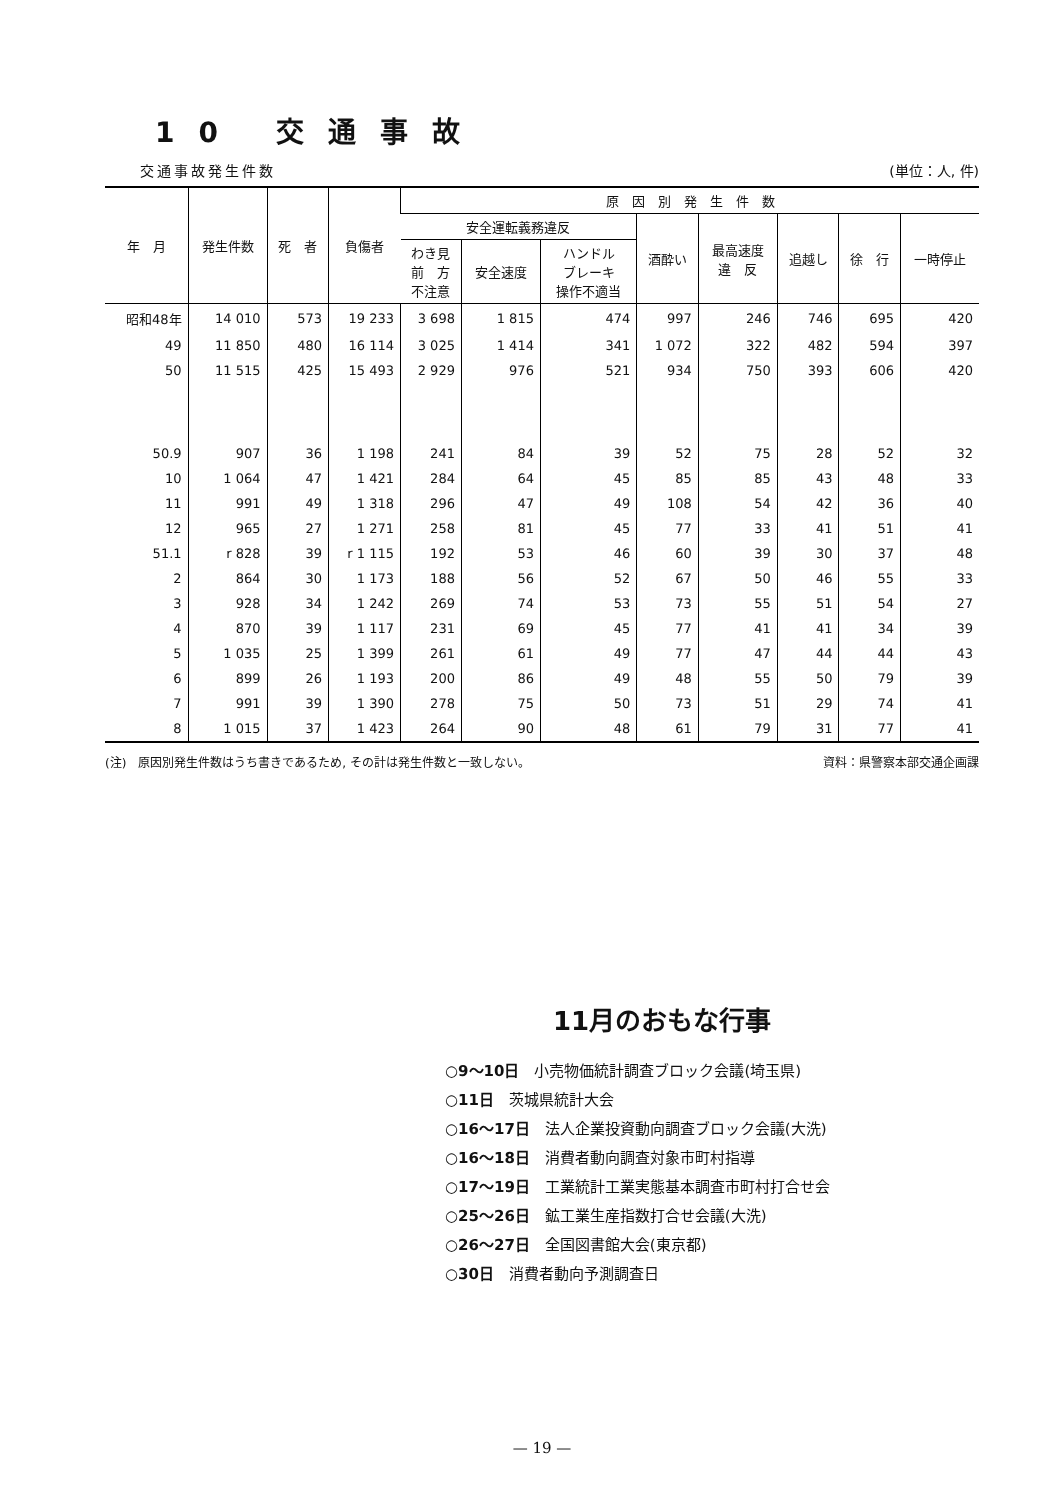10 交通事故
交通事故発生件数 (単位：人, 件)
| 年 月 | 発生件数 | 死 者 | 負傷者 | 原 因 別 発 生 件 数 | | | | | | | |
| --- | --- | --- | --- | --- | --- | --- | --- | --- | --- | --- | --- |
| | | | | 安全運転義務違反 | | | 酒酔い | 最高速度 違 反 | 追越し | 徐 行 | 一時停止 |
| | | | | わき見 前 方 不注意 | 安全速度 | ハンドル ブレーキ 操作不適当 | | | | | |
| 昭和48年 | 14 010 | 573 | 19 233 | 3 698 | 1 815 | 474 | 997 | 246 | 746 | 695 | 420 |
| 49 | 11 850 | 480 | 16 114 | 3 025 | 1 414 | 341 | 1 072 | 322 | 482 | 594 | 397 |
| 50 | 11 515 | 425 | 15 493 | 2 929 | 976 | 521 | 934 | 750 | 393 | 606 | 420 |
| 50.9 | 907 | 36 | 1 198 | 241 | 84 | 39 | 52 | 75 | 28 | 52 | 32 |
| 10 | 1 064 | 47 | 1 421 | 284 | 64 | 45 | 85 | 85 | 43 | 48 | 33 |
| 11 | 991 | 49 | 1 318 | 296 | 47 | 49 | 108 | 54 | 42 | 36 | 40 |
| 12 | 965 | 27 | 1 271 | 258 | 81 | 45 | 77 | 33 | 41 | 51 | 41 |
| 51.1 | r 828 | 39 | r 1 115 | 192 | 53 | 46 | 60 | 39 | 30 | 37 | 48 |
| 2 | 864 | 30 | 1 173 | 188 | 56 | 52 | 67 | 50 | 46 | 55 | 33 |
| 3 | 928 | 34 | 1 242 | 269 | 74 | 53 | 73 | 55 | 51 | 54 | 27 |
| 4 | 870 | 39 | 1 117 | 231 | 69 | 45 | 77 | 41 | 41 | 34 | 39 |
| 5 | 1 035 | 25 | 1 399 | 261 | 61 | 49 | 77 | 47 | 44 | 44 | 43 |
| 6 | 899 | 26 | 1 193 | 200 | 86 | 49 | 48 | 55 | 50 | 79 | 39 |
| 7 | 991 | 39 | 1 390 | 278 | 75 | 50 | 73 | 51 | 29 | 74 | 41 |
| 8 | 1 015 | 37 | 1 423 | 264 | 90 | 48 | 61 | 79 | 31 | 77 | 41 |
(注)　原因別発生件数はうち書きであるため, その計は発生件数と一致しない。 資料：県警察本部交通企画課
11月のおもな行事
○9～10日　小売物価統計調査ブロック会議(埼玉県)
○11日　茨城県統計大会
○16～17日　法人企業投資動向調査ブロック会議(大洗)
○16～18日　消費者動向調査対象市町村指導
○17～19日　工業統計工業実態基本調査市町村打合せ会
○25～26日　鉱工業生産指数打合せ会議(大洗)
○26～27日　全国図書館大会(東京都)
○30日　消費者動向予測調査日
— 19 —